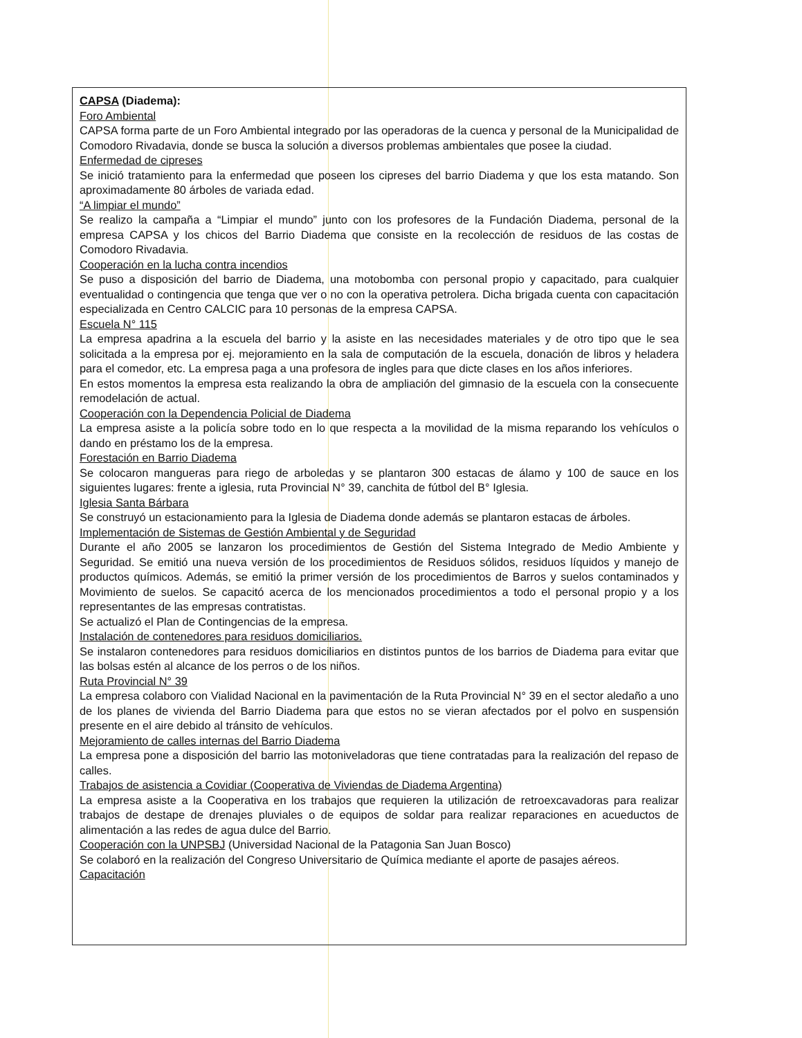CAPSA (Diadema):
Foro Ambiental
CAPSA forma parte de un Foro Ambiental integrado por las operadoras de la cuenca y personal de la Municipalidad de Comodoro Rivadavia, donde se busca la solución a diversos problemas ambientales que posee la ciudad.
Enfermedad de cipreses
Se inició tratamiento para la enfermedad que poseen los cipreses del barrio Diadema y que los esta matando. Son aproximadamente 80 árboles de variada edad.
“A limpiar el mundo”
Se realizo la campaña a “Limpiar el mundo” junto con los profesores de la Fundación Diadema, personal de la empresa CAPSA y los chicos del Barrio Diadema que consiste en la recolección de residuos de las costas de Comodoro Rivadavia.
Cooperación en la lucha contra incendios
Se puso a disposición del barrio de Diadema, una motobomba con personal propio y capacitado, para cualquier eventualidad o contingencia que tenga que ver o no con la operativa petrolera. Dicha brigada cuenta con capacitación especializada en Centro CALCIC para 10 personas de la empresa CAPSA.
Escuela N° 115
La empresa apadrina a la escuela del barrio y la asiste en las necesidades materiales y de otro tipo que le sea solicitada a la empresa por ej. mejoramiento en la sala de computación de la escuela, donación de libros y heladera para el comedor, etc. La empresa paga a una profesora de ingles para que dicte clases en los años inferiores.
En estos momentos la empresa esta realizando la obra de ampliación del gimnasio de la escuela con la consecuente remodelación de actual.
Cooperación con la Dependencia Policial de Diadema
La empresa asiste a la policía sobre todo en lo que respecta a la movilidad de la misma reparando los vehículos o dando en préstamo los de la empresa.
Forestación en Barrio Diadema
Se colocaron mangueras para riego de arboledas y se plantaron 300 estacas de álamo y 100 de sauce en los siguientes lugares: frente a iglesia, ruta Provincial N° 39, canchita de fútbol del B° Iglesia.
Iglesia Santa Bárbara
Se construyó un estacionamiento para la Iglesia de Diadema donde además se plantaron estacas de árboles.
Implementación de Sistemas de Gestión Ambiental y de Seguridad
Durante el año 2005 se lanzaron los procedimientos de Gestión del Sistema Integrado de Medio Ambiente y Seguridad. Se emitió una nueva versión de los procedimientos de Residuos sólidos, residuos líquidos y manejo de productos químicos. Además, se emitió la primer versión de los procedimientos de Barros y suelos contaminados y Movimiento de suelos. Se capacitó acerca de los mencionados procedimientos a todo el personal propio y a los representantes de las empresas contratistas.
Se actualizó el Plan de Contingencias de la empresa.
Instalación de contenedores para residuos domiciliarios.
Se instalaron contenedores para residuos domiciliarios en distintos puntos de los barrios de Diadema para evitar que las bolsas estén al alcance de los perros o de los niños.
Ruta Provincial N° 39
La empresa colaboro con Vialidad Nacional en la pavimentación de la Ruta Provincial N° 39 en el sector aledaño a uno de los planes de vivienda del Barrio Diadema para que estos no se vieran afectados por el polvo en suspensión presente en el aire debido al tránsito de vehículos.
Mejoramiento de calles internas del Barrio Diadema
La empresa pone a disposición del barrio las motoniveladoras que tiene contratadas para la realización del repaso de calles.
Trabajos de asistencia a Covidiar (Cooperativa de Viviendas de Diadema Argentina)
La empresa asiste a la Cooperativa en los trabajos que requieren la utilización de retroexcavadoras para realizar trabajos de destape de drenajes pluviales o de equipos de soldar para realizar reparaciones en acueductos de alimentación a las redes de agua dulce del Barrio.
Cooperación con la UNPSBJ (Universidad Nacional de la Patagonia San Juan Bosco)
Se colaboró en la realización del Congreso Universitario de Química mediante el aporte de pasajes aéreos.
Capacitación